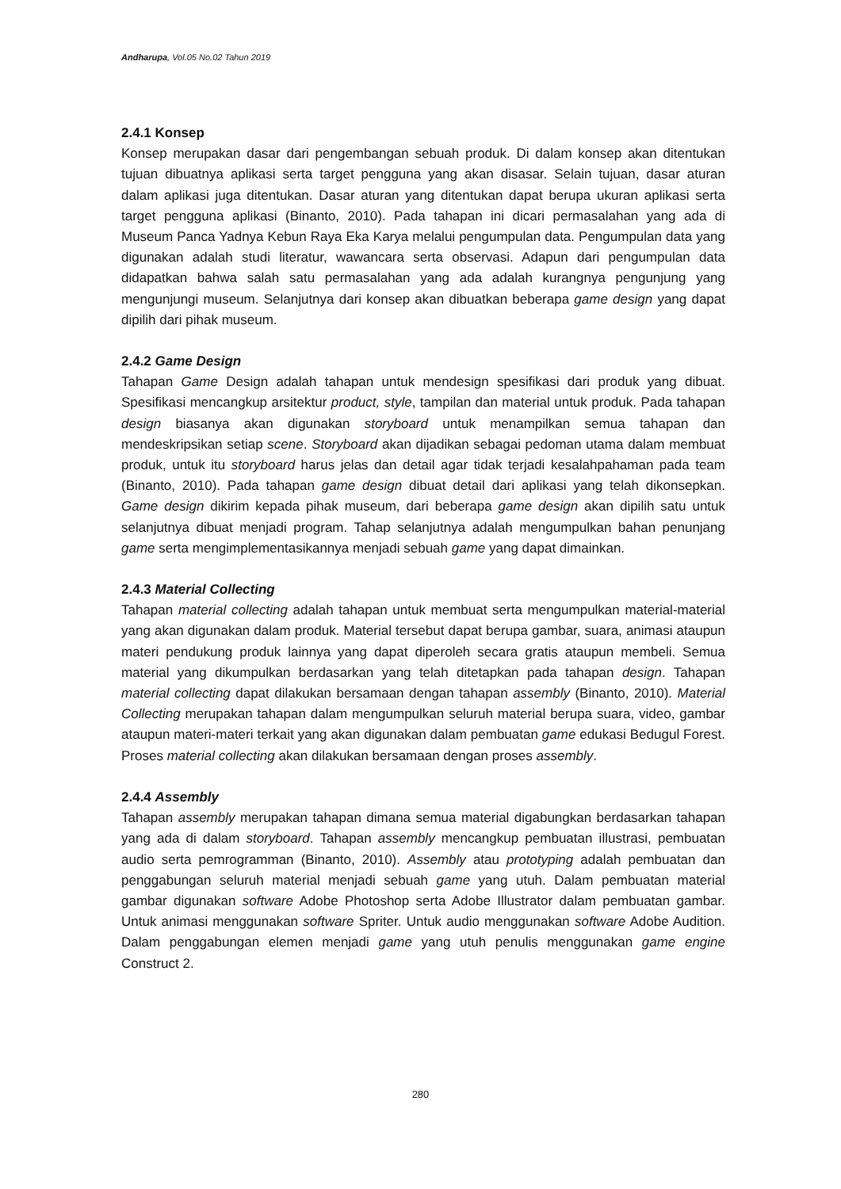Andharupa, Vol.05 No.02 Tahun 2019
2.4.1 Konsep
Konsep merupakan dasar dari pengembangan sebuah produk. Di dalam konsep akan ditentukan tujuan dibuatnya aplikasi serta target pengguna yang akan disasar. Selain tujuan, dasar aturan dalam aplikasi juga ditentukan. Dasar aturan yang ditentukan dapat berupa ukuran aplikasi serta target pengguna aplikasi (Binanto, 2010). Pada tahapan ini dicari permasalahan yang ada di Museum Panca Yadnya Kebun Raya Eka Karya melalui pengumpulan data. Pengumpulan data yang digunakan adalah studi literatur, wawancara serta observasi. Adapun dari pengumpulan data didapatkan bahwa salah satu permasalahan yang ada adalah kurangnya pengunjung yang mengunjungi museum. Selanjutnya dari konsep akan dibuatkan beberapa game design yang dapat dipilih dari pihak museum.
2.4.2 Game Design
Tahapan Game Design adalah tahapan untuk mendesign spesifikasi dari produk yang dibuat. Spesifikasi mencangkup arsitektur product, style, tampilan dan material untuk produk. Pada tahapan design biasanya akan digunakan storyboard untuk menampilkan semua tahapan dan mendeskripsikan setiap scene. Storyboard akan dijadikan sebagai pedoman utama dalam membuat produk, untuk itu storyboard harus jelas dan detail agar tidak terjadi kesalahpahaman pada team (Binanto, 2010). Pada tahapan game design dibuat detail dari aplikasi yang telah dikonsepkan. Game design dikirim kepada pihak museum, dari beberapa game design akan dipilih satu untuk selanjutnya dibuat menjadi program. Tahap selanjutnya adalah mengumpulkan bahan penunjang game serta mengimplementasikannya menjadi sebuah game yang dapat dimainkan.
2.4.3 Material Collecting
Tahapan material collecting adalah tahapan untuk membuat serta mengumpulkan material-material yang akan digunakan dalam produk. Material tersebut dapat berupa gambar, suara, animasi ataupun materi pendukung produk lainnya yang dapat diperoleh secara gratis ataupun membeli. Semua material yang dikumpulkan berdasarkan yang telah ditetapkan pada tahapan design. Tahapan material collecting dapat dilakukan bersamaan dengan tahapan assembly (Binanto, 2010). Material Collecting merupakan tahapan dalam mengumpulkan seluruh material berupa suara, video, gambar ataupun materi-materi terkait yang akan digunakan dalam pembuatan game edukasi Bedugul Forest. Proses material collecting akan dilakukan bersamaan dengan proses assembly.
2.4.4 Assembly
Tahapan assembly merupakan tahapan dimana semua material digabungkan berdasarkan tahapan yang ada di dalam storyboard. Tahapan assembly mencangkup pembuatan illustrasi, pembuatan audio serta pemrogramman (Binanto, 2010). Assembly atau prototyping adalah pembuatan dan penggabungan seluruh material menjadi sebuah game yang utuh. Dalam pembuatan material gambar digunakan software Adobe Photoshop serta Adobe Illustrator dalam pembuatan gambar. Untuk animasi menggunakan software Spriter. Untuk audio menggunakan software Adobe Audition. Dalam penggabungan elemen menjadi game yang utuh penulis menggunakan game engine Construct 2.
280